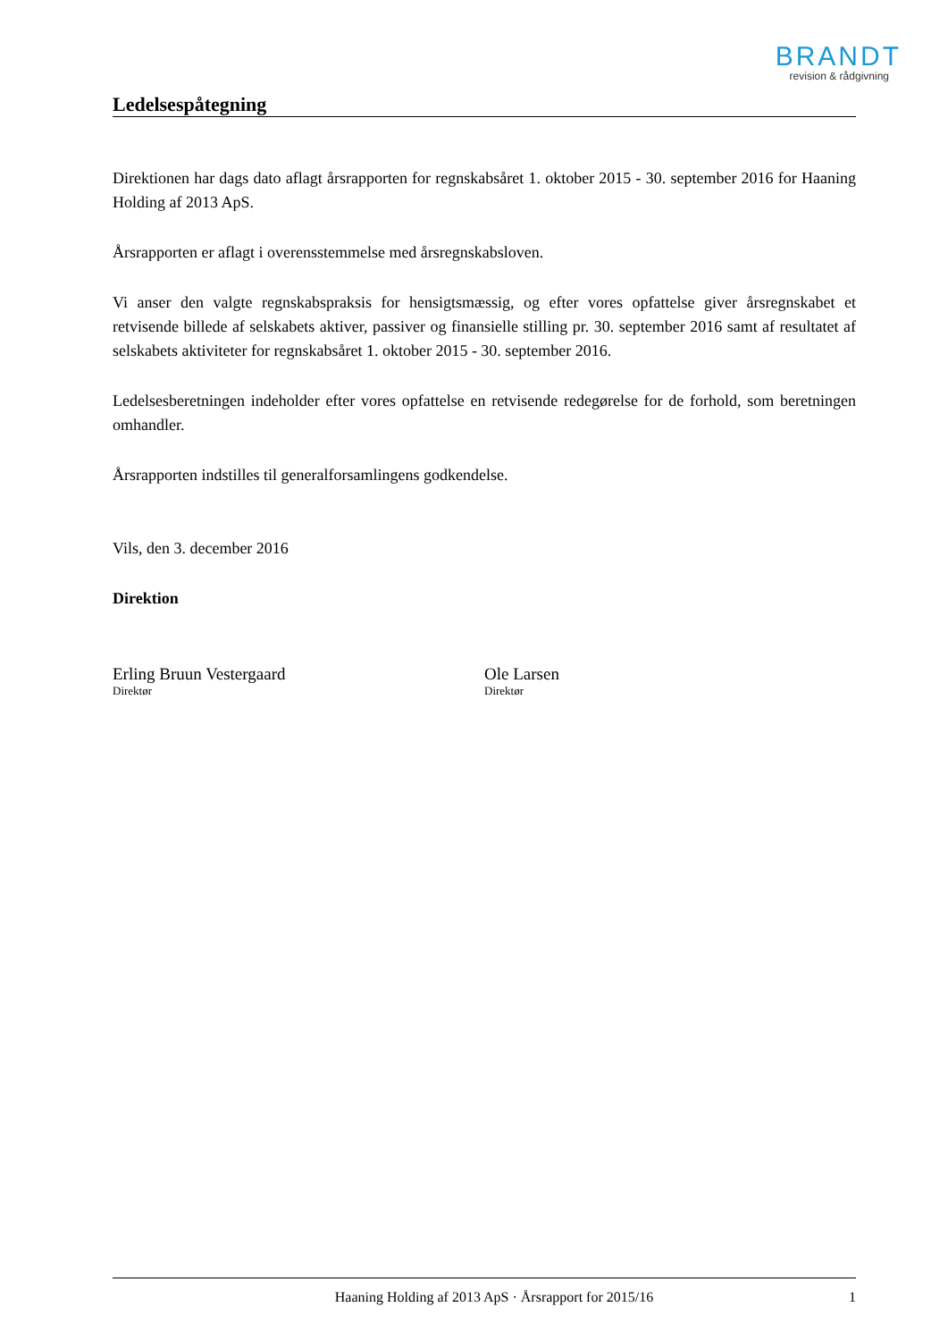BRANDT
revision & rådgivning
Ledelsespåtegning
Direktionen har dags dato aflagt årsrapporten for regnskabsåret 1. oktober 2015 - 30. september 2016 for Haaning Holding af 2013 ApS.
Årsrapporten er aflagt i overensstemmelse med årsregnskabsloven.
Vi anser den valgte regnskabspraksis for hensigtsmæssig, og efter vores opfattelse giver årsregnskabet et retvisende billede af selskabets aktiver, passiver og finansielle stilling pr. 30. september 2016 samt af resultatet af selskabets aktiviteter for regnskabsåret 1. oktober 2015 - 30. september 2016.
Ledelsesberetningen indeholder efter vores opfattelse en retvisende redegørelse for de forhold, som beretningen omhandler.
Årsrapporten indstilles til generalforsamlingens godkendelse.
Vils, den 3. december 2016
Direktion
Erling Bruun Vestergaard
Direktør
Ole Larsen
Direktør
Haaning Holding af 2013 ApS · Årsrapport for 2015/16 1